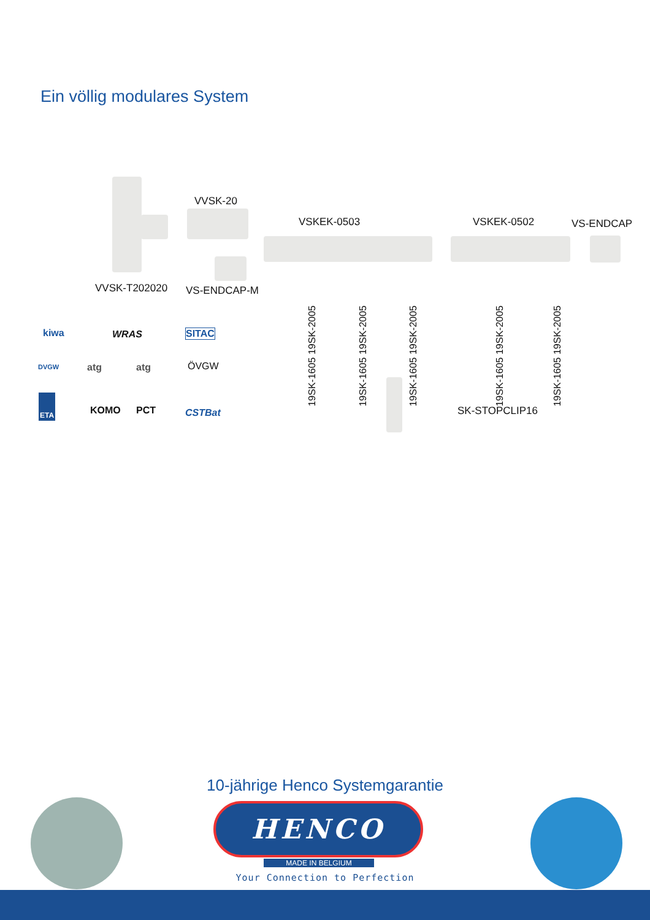Ein völlig modulares System
VVSK-20
VSKEK-0503 VSKEK-0502 VS-ENDCAP
VVSK-T202020 VS-ENDCAP-M
19SK-1605 19SK-2005
19SK-1605 19SK-2005
19SK-1605 19SK-2005
19SK-1605 19SK-2005
19SK-1605 19SK-2005
SK-STOPCLIP16
kiwa WRAS SITAC
DVGW atg atg ÖVGW
ETA
KOMO PCT CSTBat
10-jährige Henco Systemgarantie
HENCO
MADE IN BELGIUM
Your Connection to Perfection